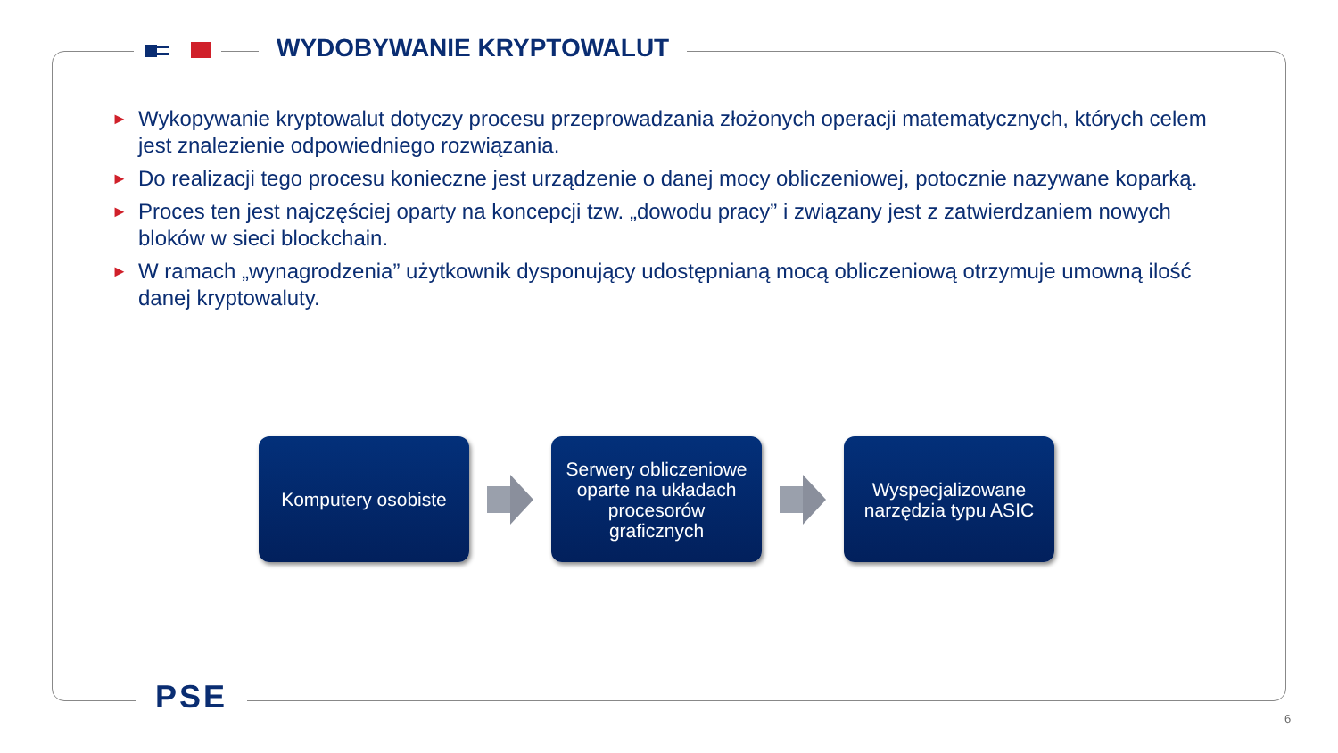WYDOBYWANIE KRYPTOWALUT
► Wykopywanie kryptowalut dotyczy procesu przeprowadzania złożonych operacji matematycznych, których celem jest znalezienie odpowiedniego rozwiązania.
► Do realizacji tego procesu konieczne jest urządzenie o danej mocy obliczeniowej, potocznie nazywane koparką.
► Proces ten jest najczęściej oparty na koncepcji tzw. „dowodu pracy” i związany jest z zatwierdzaniem nowych bloków w sieci blockchain.
► W ramach „wynagrodzenia” użytkownik dysponujący udostępnianą mocą obliczeniową otrzymuje umowną ilość danej kryptowaluty.
Komputery osobiste
Serwery obliczeniowe
oparte na układach
procesorów
graficznych
Wyspecjalizowane
narzędzia typu ASIC
PSE
6